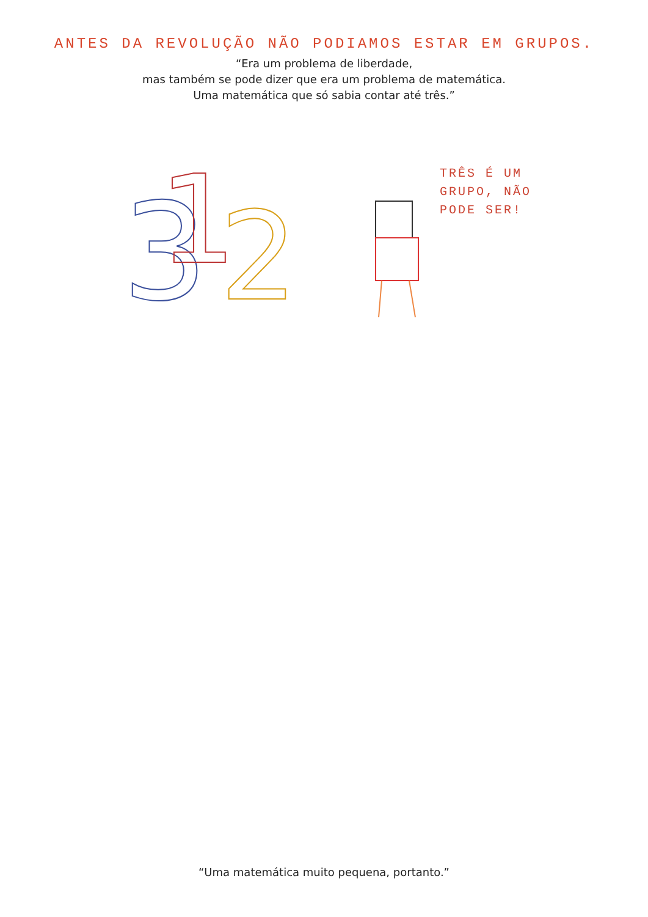ANTES DA REVOLUÇÃO NÃO PODIAMOS ESTAR EM GRUPOS.
“Era um problema de liberdade,
mas também se pode dizer que era um problema de matemática.
Uma matemática que só sabia contar até três.”
3
1
2
TRÊS É UM
GRUPO, NÃO
PODE SER!
“Uma matemática muito pequena, portanto.”